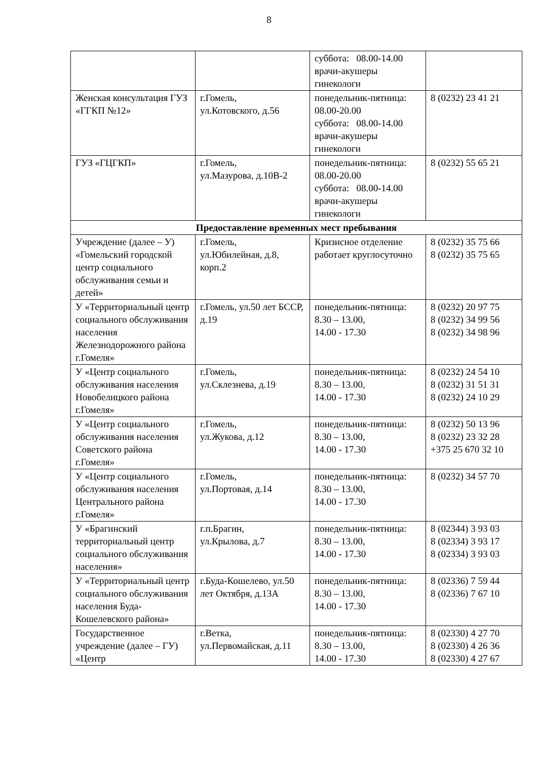8
| | | суббота: 08.00-14.00 врачи-акушеры гинекологи | |
| Женская консультация ГУЗ «ГГКП №12» | г.Гомель, ул.Котовского, д.56 | понедельник-пятница: 08.00-20.00 суббота: 08.00-14.00 врачи-акушеры гинекологи | 8 (0232) 23 41 21 |
| ГУЗ «ГЦГКП» | г.Гомель, ул.Мазурова, д.10В-2 | понедельник-пятница: 08.00-20.00 суббота: 08.00-14.00 врачи-акушеры гинекологи | 8 (0232) 55 65 21 |
| Предоставление временных мест пребывания | | | |
| Учреждение (далее – У) «Гомельский городской центр социального обслуживания семьи и детей» | г.Гомель, ул.Юбилейная, д.8, корп.2 | Кризисное отделение работает круглосуточно | 8 (0232) 35 75 66 8 (0232) 35 75 65 |
| У «Территориальный центр социального обслуживания населения Железнодорожного района г.Гомеля» | г.Гомель, ул.50 лет БССР, д.19 | понедельник-пятница: 8.30 – 13.00, 14.00 - 17.30 | 8 (0232) 20 97 75 8 (0232) 34 99 56 8 (0232) 34 98 96 |
| У «Центр социального обслуживания населения Новобелицкого района г.Гомеля» | г.Гомель, ул.Склезнева, д.19 | понедельник-пятница: 8.30 – 13.00, 14.00 - 17.30 | 8 (0232) 24 54 10 8 (0232) 31 51 31 8 (0232) 24 10 29 |
| У «Центр социального обслуживания населения Советского района г.Гомеля» | г.Гомель, ул.Жукова, д.12 | понедельник-пятница: 8.30 – 13.00, 14.00 - 17.30 | 8 (0232) 50 13 96 8 (0232) 23 32 28 +375 25 670 32 10 |
| У «Центр социального обслуживания населения Центрального района г.Гомеля» | г.Гомель, ул.Портовая, д.14 | понедельник-пятница: 8.30 – 13.00, 14.00 - 17.30 | 8 (0232) 34 57 70 |
| У «Брагинский территориальный центр социального обслуживания населения» | г.п.Брагин, ул.Крылова, д.7 | понедельник-пятница: 8.30 – 13.00, 14.00 - 17.30 | 8 (02344) 3 93 03 8 (02334) 3 93 17 8 (02334) 3 93 03 |
| У «Территориальный центр социального обслуживания населения Буда-Кошелевского района» | г.Буда-Кошелево, ул.50 лет Октября, д.13А | понедельник-пятница: 8.30 – 13.00, 14.00 - 17.30 | 8 (02336) 7 59 44 8 (02336) 7 67 10 |
| Государственное учреждение (далее – ГУ) «Центр | г.Ветка, ул.Первомайская, д.11 | понедельник-пятница: 8.30 – 13.00, 14.00 - 17.30 | 8 (02330) 4 27 70 8 (02330) 4 26 36 8 (02330) 4 27 67 |